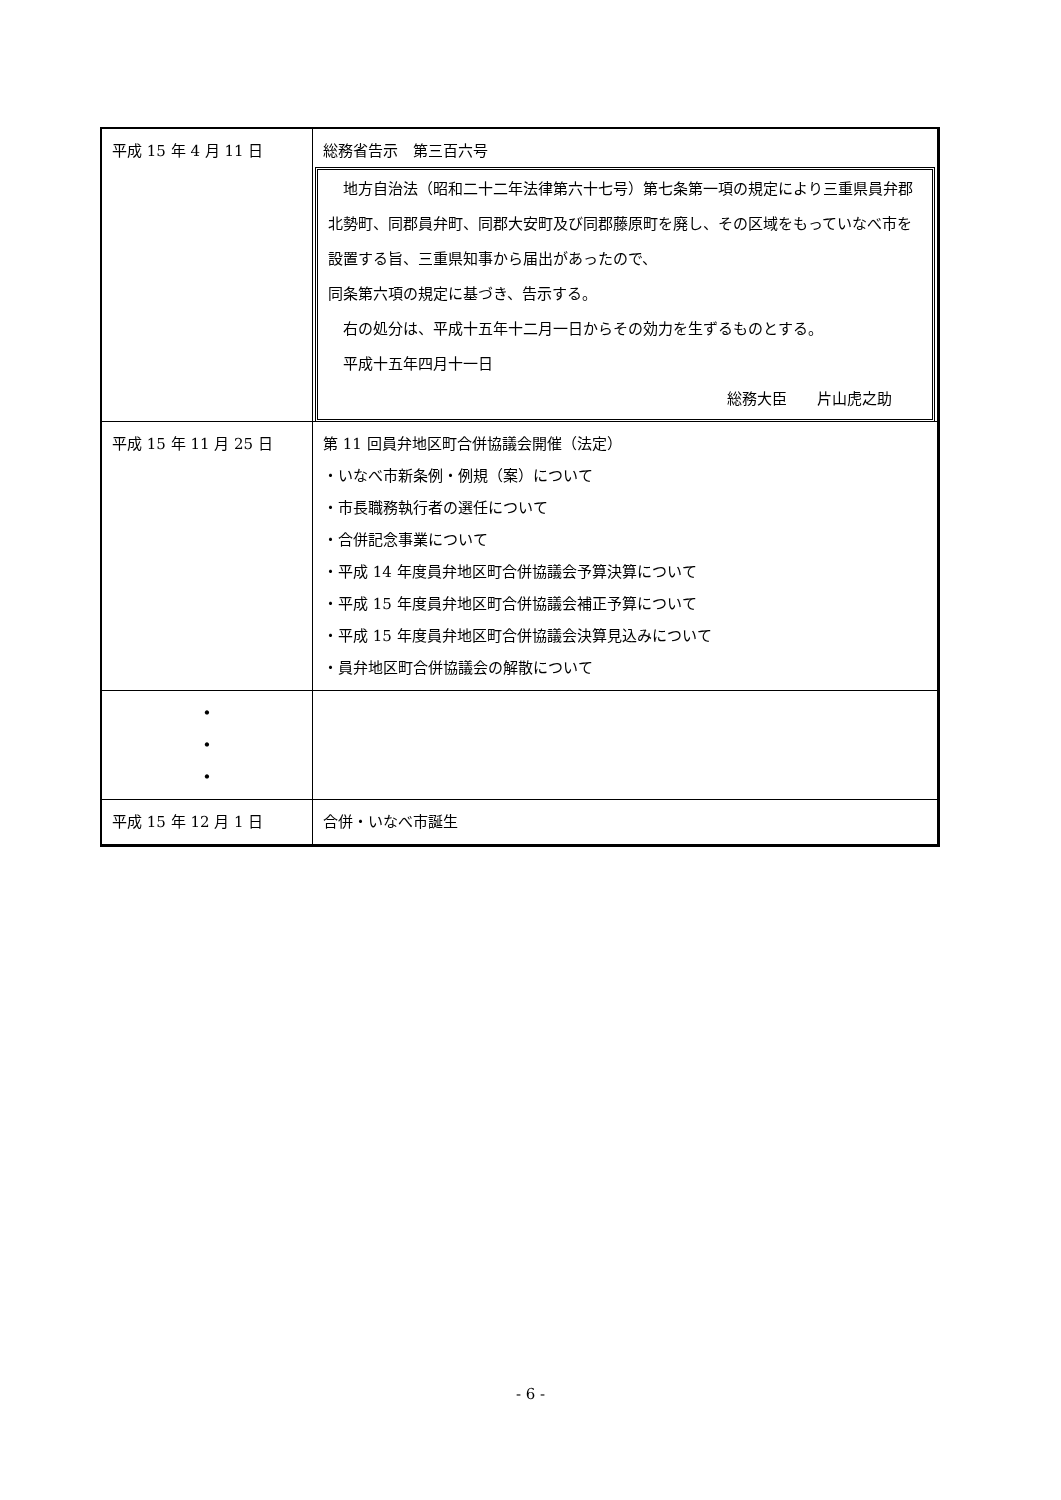| 平成 15 年 4 月 11 日 | 総務省告示 第三百六号 地方自治法（昭和二十二年法律第六十七号）第七条第一項の規定により三重県員弁郡北勢町、同郡員弁町、同郡大安町及び同郡藤原町を廃し、その区域をもっていなべ市を設置する旨、三重県知事から届出があったので、 同条第六項の規定に基づき、告示する。 右の処分は、平成十五年十二月一日からその効力を生ずるものとする。 平成十五年四月十一日 総務大臣 片山虎之助 |
| 平成 15 年 11 月 25 日 | 第 11 回員弁地区町合併協議会開催（法定） ・いなべ市新条例・例規（案）について ・市長職務執行者の選任について ・合併記念事業について ・平成 14 年度員弁地区町合併協議会予算決算について ・平成 15 年度員弁地区町合併協議会補正予算について ・平成 15 年度員弁地区町合併協議会決算見込みについて ・員弁地区町合併協議会の解散について |
| • • • | |
| 平成 15 年 12 月 1 日 | 合併・いなべ市誕生 |
- 6 -